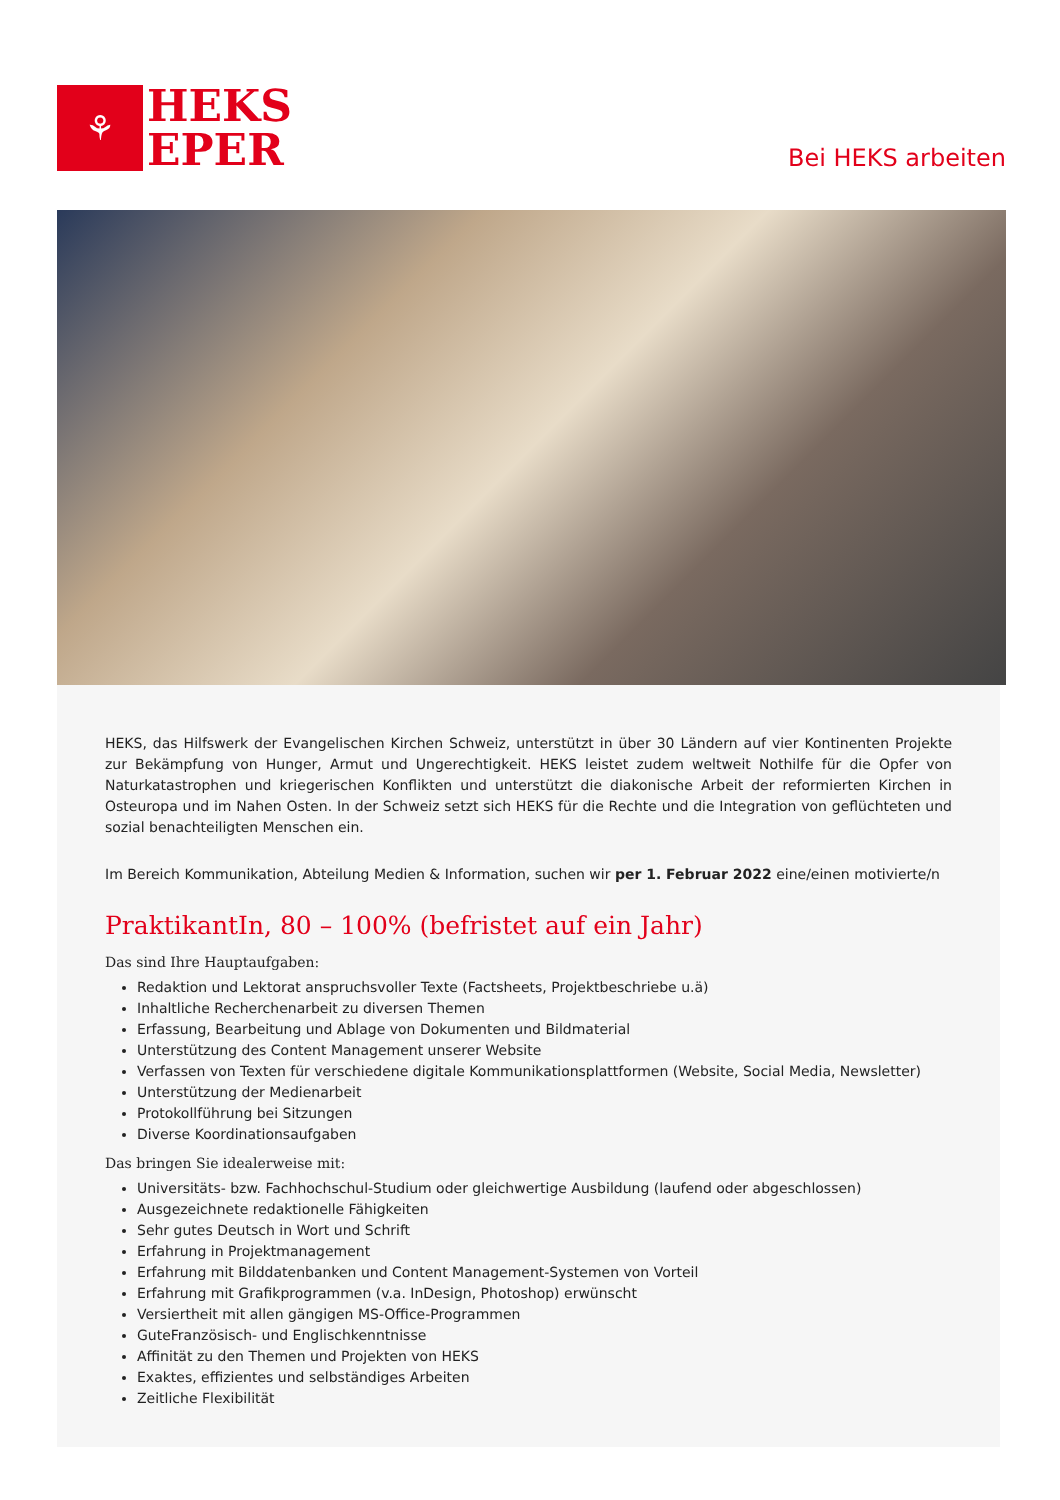⚘
HEKS
EPER
Bei HEKS arbeiten
HEKS, das Hilfswerk der Evangelischen Kirchen Schweiz, unterstützt in über 30 Ländern auf vier Kontinenten Projekte zur Bekämpfung von Hunger, Armut und Ungerechtigkeit. HEKS leistet zudem weltweit Nothilfe für die Opfer von Naturkatastrophen und kriegerischen Konflikten und unterstützt die diakonische Arbeit der reformierten Kirchen in Osteuropa und im Nahen Osten. In der Schweiz setzt sich HEKS für die Rechte und die Integration von geflüchteten und sozial benachteiligten Menschen ein.
Im Bereich Kommunikation, Abteilung Medien & Information, suchen wir per 1. Februar 2022 eine/einen motivierte/n
PraktikantIn, 80 – 100% (befristet auf ein Jahr)
Das sind Ihre Hauptaufgaben:
Redaktion und Lektorat anspruchsvoller Texte (Factsheets, Projektbeschriebe u.ä)
Inhaltliche Recherchenarbeit zu diversen Themen
Erfassung, Bearbeitung und Ablage von Dokumenten und Bildmaterial
Unterstützung des Content Management unserer Website
Verfassen von Texten für verschiedene digitale Kommunikationsplattformen (Website, Social Media, Newsletter)
Unterstützung der Medienarbeit
Protokollführung bei Sitzungen
Diverse Koordinationsaufgaben
Das bringen Sie idealerweise mit:
Universitäts- bzw. Fachhochschul-Studium oder gleichwertige Ausbildung (laufend oder abgeschlossen)
Ausgezeichnete redaktionelle Fähigkeiten
Sehr gutes Deutsch in Wort und Schrift
Erfahrung in Projektmanagement
Erfahrung mit Bilddatenbanken und Content Management-Systemen von Vorteil
Erfahrung mit Grafikprogrammen (v.a. InDesign, Photoshop) erwünscht
Versiertheit mit allen gängigen MS-Office-Programmen
GuteFranzösisch- und Englischkenntnisse
Affinität zu den Themen und Projekten von HEKS
Exaktes, effizientes und selbständiges Arbeiten
Zeitliche Flexibilität